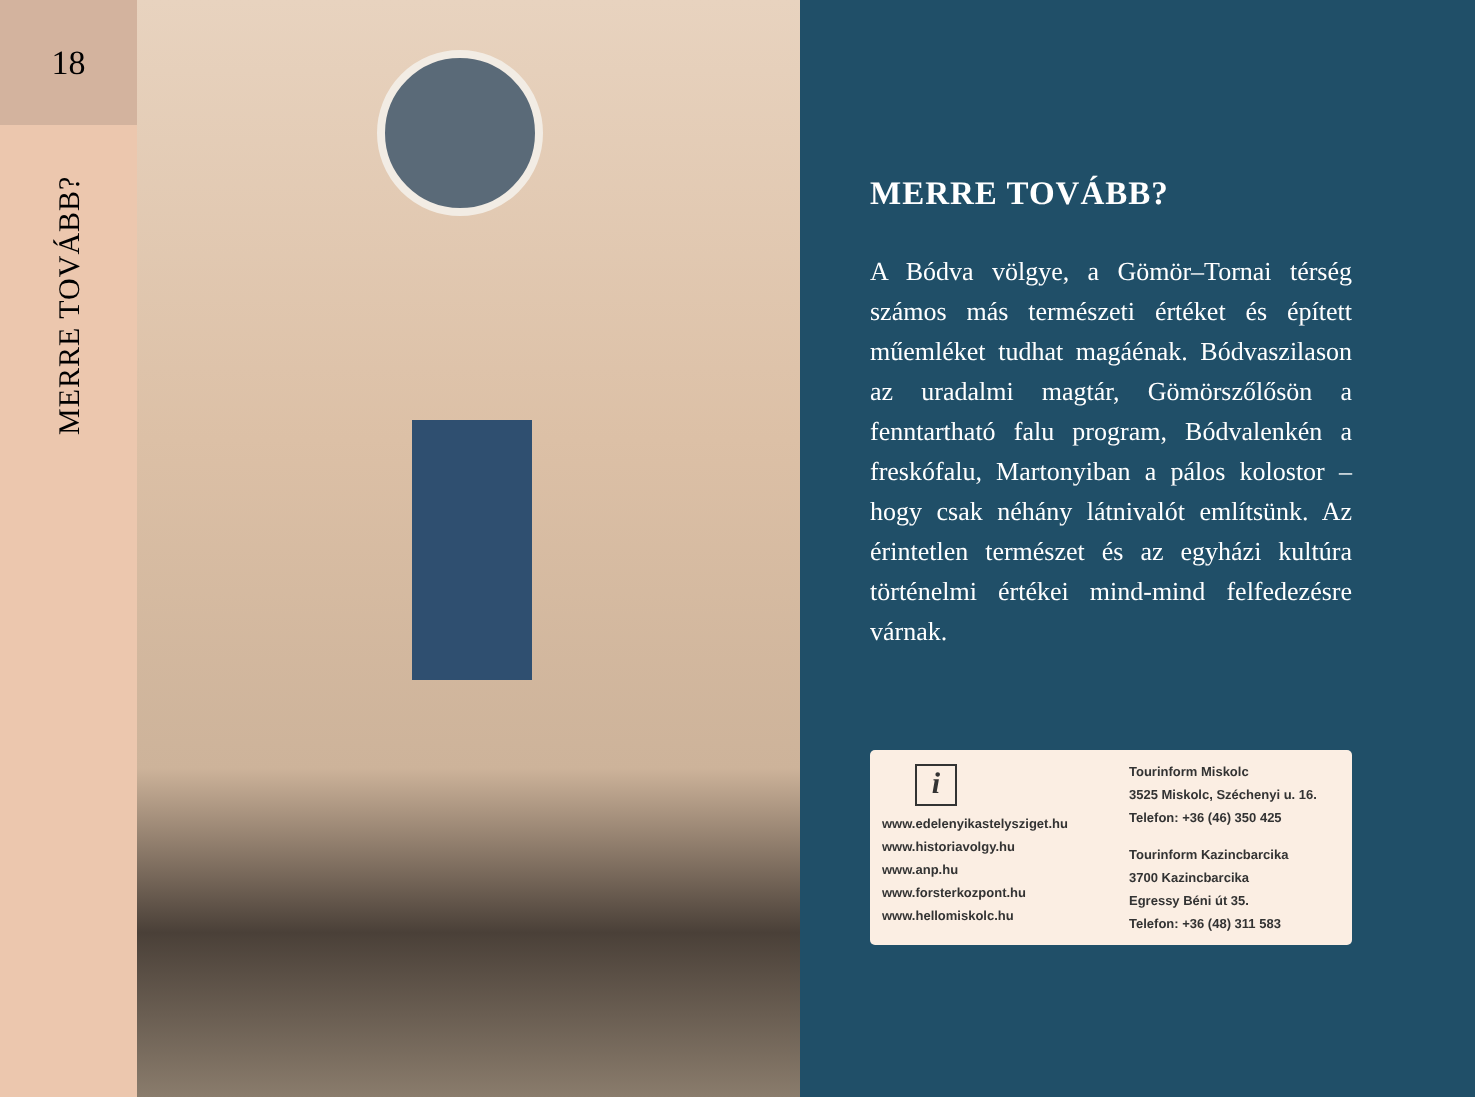18
MERRE TOVÁBB?
MERRE TOVÁBB?
A Bódva völgye, a Gömör–Tornai térség számos más természeti értéket és épített műemléket tudhat magáénak. Bódvaszilason az uradalmi magtár, Gömörszőlősön a fenntartható falu program, Bódvalenkén a freskófalu, Martonyiban a pálos kolostor – hogy csak néhány látnivalót említsünk. Az érintetlen természet és az egyházi kultúra történelmi értékei mind-mind felfedezésre várnak.
i
www.edelenyikastelysziget.hu
www.historiavolgy.hu
www.anp.hu
www.forsterkozpont.hu
www.hellomiskolc.hu
Tourinform Miskolc
3525 Miskolc, Széchenyi u. 16.
Telefon: +36 (46) 350 425
Tourinform Kazincbarcika
3700 Kazincbarcika
Egressy Béni út 35.
Telefon: +36 (48) 311 583